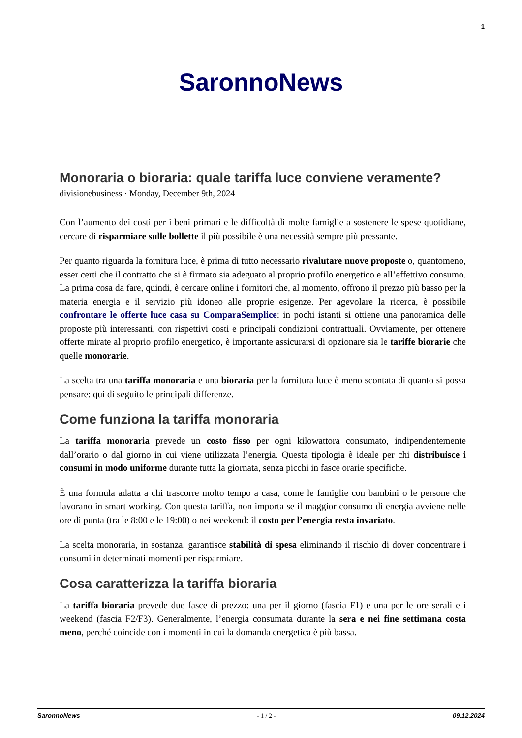1
SaronnoNews
Monoraria o bioraria: quale tariffa luce conviene veramente?
divisionebusiness · Monday, December 9th, 2024
Con l’aumento dei costi per i beni primari e le difficoltà di molte famiglie a sostenere le spese quotidiane, cercare di risparmiare sulle bollette il più possibile è una necessità sempre più pressante.
Per quanto riguarda la fornitura luce, è prima di tutto necessario rivalutare nuove proposte o, quantomeno, esser certi che il contratto che si è firmato sia adeguato al proprio profilo energetico e all’effettivo consumo. La prima cosa da fare, quindi, è cercare online i fornitori che, al momento, offrono il prezzo più basso per la materia energia e il servizio più idoneo alle proprie esigenze. Per agevolare la ricerca, è possibile confrontare le offerte luce casa su ComparaSemplice: in pochi istanti si ottiene una panoramica delle proposte più interessanti, con rispettivi costi e principali condizioni contrattuali. Ovviamente, per ottenere offerte mirate al proprio profilo energetico, è importante assicurarsi di opzionare sia le tariffe biorarie che quelle monorarie.
La scelta tra una tariffa monoraria e una bioraria per la fornitura luce è meno scontata di quanto si possa pensare: qui di seguito le principali differenze.
Come funziona la tariffa monoraria
La tariffa monoraria prevede un costo fisso per ogni kilowattora consumato, indipendentemente dall’orario o dal giorno in cui viene utilizzata l’energia. Questa tipologia è ideale per chi distribuisce i consumi in modo uniforme durante tutta la giornata, senza picchi in fasce orarie specifiche.
È una formula adatta a chi trascorre molto tempo a casa, come le famiglie con bambini o le persone che lavorano in smart working. Con questa tariffa, non importa se il maggior consumo di energia avviene nelle ore di punta (tra le 8:00 e le 19:00) o nei weekend: il costo per l’energia resta invariato.
La scelta monoraria, in sostanza, garantisce stabilità di spesa eliminando il rischio di dover concentrare i consumi in determinati momenti per risparmiare.
Cosa caratterizza la tariffa bioraria
La tariffa bioraria prevede due fasce di prezzo: una per il giorno (fascia F1) e una per le ore serali e i weekend (fascia F2/F3). Generalmente, l’energia consumata durante la sera e nei fine settimana costa meno, perché coincide con i momenti in cui la domanda energetica è più bassa.
SaronnoNews - 1 / 2 - 09.12.2024